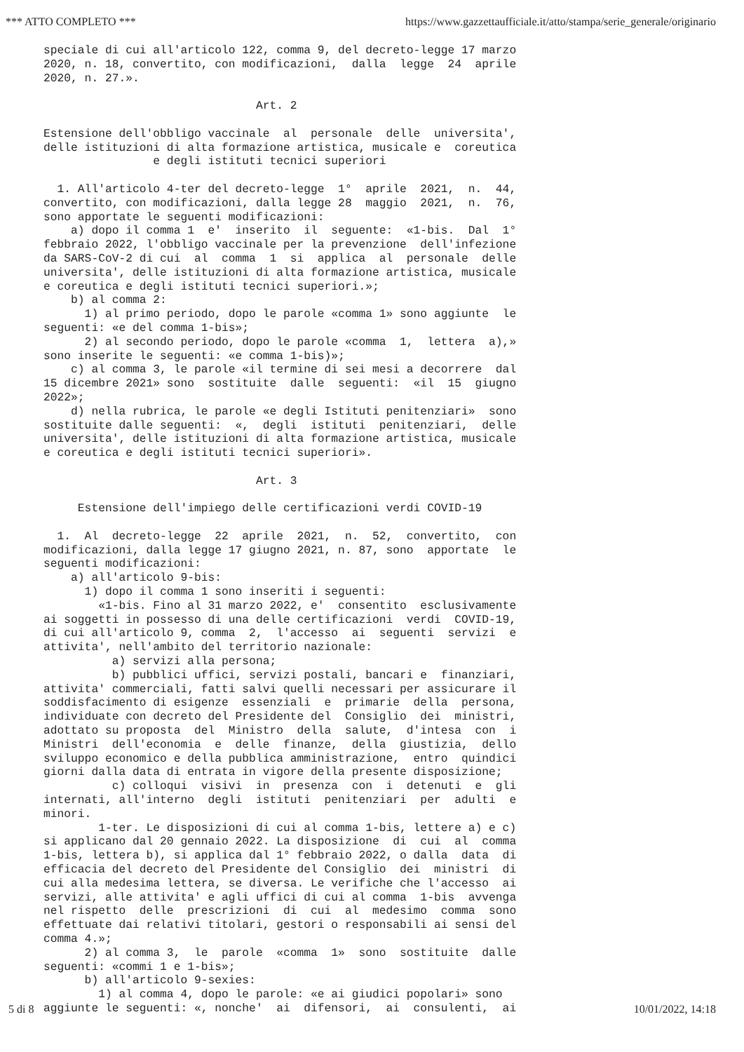*** ATTO COMPLETO *** https://www.gazzettaufficiale.it/atto/stampa/serie_generale/originario
speciale di cui all'articolo 122, comma 9, del decreto-legge 17 marzo
2020, n. 18, convertito, con modificazioni,  dalla  legge  24  aprile
2020, n. 27.».

                               Art. 2

Estensione dell'obbligo vaccinale  al  personale  delle  universita',
delle istituzioni di alta formazione artistica, musicale e  coreutica
                e degli istituti tecnici superiori

  1. All'articolo 4-ter del decreto-legge  1°  aprile  2021,  n.  44,
convertito, con modificazioni, dalla legge 28  maggio  2021,  n.  76,
sono apportate le seguenti modificazioni:
    a) dopo il comma 1  e'  inserito  il  seguente:  «1-bis.  Dal  1°
febbraio 2022, l'obbligo vaccinale per la prevenzione  dell'infezione
da SARS-CoV-2 di cui  al  comma  1  si  applica  al  personale  delle
universita', delle istituzioni di alta formazione artistica, musicale
e coreutica e degli istituti tecnici superiori.»;
    b) al comma 2:
      1) al primo periodo, dopo le parole «comma 1» sono aggiunte  le
seguenti: «e del comma 1-bis»;
      2) al secondo periodo, dopo le parole «comma  1,  lettera  a),»
sono inserite le seguenti: «e comma 1-bis)»;
    c) al comma 3, le parole «il termine di sei mesi a decorrere  dal
15 dicembre 2021» sono  sostituite  dalle  seguenti:  «il  15  giugno
2022»;
    d) nella rubrica, le parole «e degli Istituti penitenziari»  sono
sostituite dalle seguenti:  «,  degli  istituti  penitenziari,  delle
universita', delle istituzioni di alta formazione artistica, musicale
e coreutica e degli istituti tecnici superiori».

                               Art. 3

     Estensione dell'impiego delle certificazioni verdi COVID-19

  1.  Al  decreto-legge  22  aprile  2021,  n.  52,  convertito,  con
modificazioni, dalla legge 17 giugno 2021, n. 87, sono  apportate  le
seguenti modificazioni:
    a) all'articolo 9-bis:
      1) dopo il comma 1 sono inseriti i seguenti:
        «1-bis. Fino al 31 marzo 2022, e'  consentito  esclusivamente
ai soggetti in possesso di una delle certificazioni  verdi  COVID-19,
di cui all'articolo 9, comma  2,  l'accesso  ai  seguenti  servizi  e
attivita', nell'ambito del territorio nazionale:
          a) servizi alla persona;
          b) pubblici uffici, servizi postali, bancari e  finanziari,
attivita' commerciali, fatti salvi quelli necessari per assicurare il
soddisfacimento di esigenze  essenziali  e  primarie  della  persona,
individuate con decreto del Presidente del  Consiglio  dei  ministri,
adottato su proposta  del  Ministro  della  salute,  d'intesa  con  i
Ministri  dell'economia  e  delle  finanze,  della  giustizia,  dello
sviluppo economico e della pubblica amministrazione,  entro  quindici
giorni dalla data di entrata in vigore della presente disposizione;
          c) colloqui  visivi  in  presenza  con  i  detenuti  e  gli
internati, all'interno  degli  istituti  penitenziari  per  adulti  e
minori.
        1-ter. Le disposizioni di cui al comma 1-bis, lettere a) e c)
si applicano dal 20 gennaio 2022. La disposizione  di  cui  al  comma
1-bis, lettera b), si applica dal 1° febbraio 2022, o dalla  data  di
efficacia del decreto del Presidente del Consiglio  dei  ministri  di
cui alla medesima lettera, se diversa. Le verifiche che l'accesso  ai
servizi, alle attivita' e agli uffici di cui al comma  1-bis  avvenga
nel rispetto  delle  prescrizioni  di  cui  al  medesimo  comma  sono
effettuate dai relativi titolari, gestori o responsabili ai sensi del
comma 4.»;
      2) al comma 3,  le  parole  «comma  1»  sono  sostituite  dalle
seguenti: «commi 1 e 1-bis»;
      b) all'articolo 9-sexies:
        1) al comma 4, dopo le parole: «e ai giudici popolari» sono
aggiunte le seguenti: «, nonche'  ai  difensori,  ai  consulenti,  ai
5 di 8 10/01/2022, 14:18